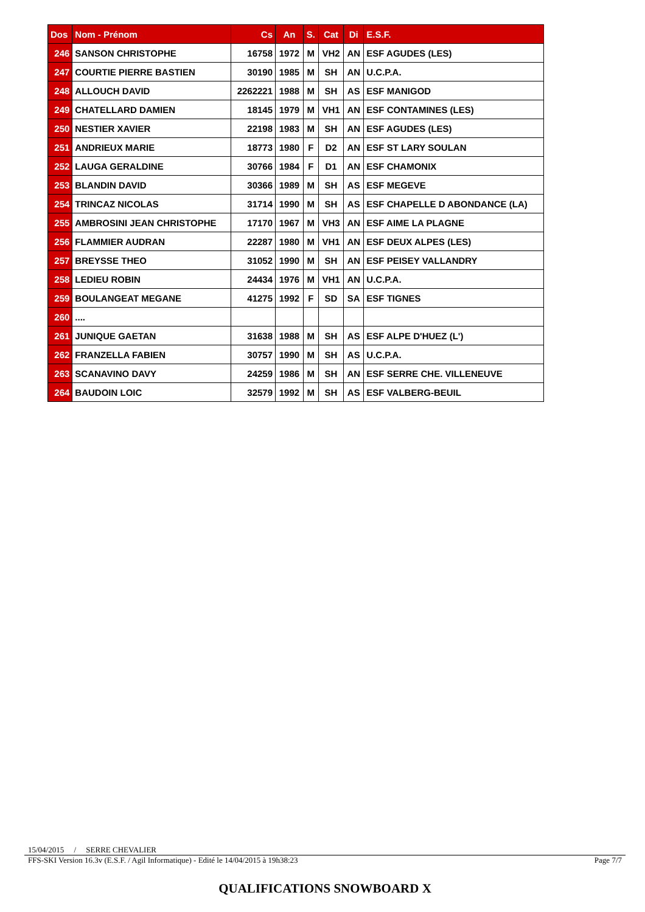| Dos | Nom - Prénom | Cs | An | S. | Cat | Di | E.S.F. |
| --- | --- | --- | --- | --- | --- | --- | --- |
| 246 | SANSON CHRISTOPHE | 16758 | 1972 | M | VH2 | AN | ESF AGUDES (LES) |
| 247 | COURTIE PIERRE BASTIEN | 30190 | 1985 | M | SH | AN | U.C.P.A. |
| 248 | ALLOUCH DAVID | 2262221 | 1988 | M | SH | AS | ESF MANIGOD |
| 249 | CHATELLARD DAMIEN | 18145 | 1979 | M | VH1 | AN | ESF CONTAMINES (LES) |
| 250 | NESTIER XAVIER | 22198 | 1983 | M | SH | AN | ESF AGUDES (LES) |
| 251 | ANDRIEUX MARIE | 18773 | 1980 | F | D2 | AN | ESF ST LARY SOULAN |
| 252 | LAUGA GERALDINE | 30766 | 1984 | F | D1 | AN | ESF CHAMONIX |
| 253 | BLANDIN DAVID | 30366 | 1989 | M | SH | AS | ESF MEGEVE |
| 254 | TRINCAZ NICOLAS | 31714 | 1990 | M | SH | AS | ESF CHAPELLE D ABONDANCE (LA) |
| 255 | AMBROSINI JEAN CHRISTOPHE | 17170 | 1967 | M | VH3 | AN | ESF AIME LA PLAGNE |
| 256 | FLAMMIER AUDRAN | 22287 | 1980 | M | VH1 | AN | ESF DEUX ALPES (LES) |
| 257 | BREYSSE THEO | 31052 | 1990 | M | SH | AN | ESF PEISEY VALLANDRY |
| 258 | LEDIEU ROBIN | 24434 | 1976 | M | VH1 | AN | U.C.P.A. |
| 259 | BOULANGEAT MEGANE | 41275 | 1992 | F | SD | SA | ESF TIGNES |
| 260 | .... | | | | | | |
| 261 | JUNIQUE GAETAN | 31638 | 1988 | M | SH | AS | ESF ALPE D'HUEZ (L') |
| 262 | FRANZELLA FABIEN | 30757 | 1990 | M | SH | AS | U.C.P.A. |
| 263 | SCANAVINO DAVY | 24259 | 1986 | M | SH | AN | ESF SERRE CHE. VILLENEUVE |
| 264 | BAUDOIN LOIC | 32579 | 1992 | M | SH | AS | ESF VALBERG-BEUIL |
15/04/2015 / SERRE CHEVALIER
FFS-SKI Version 16.3v (E.S.F. / Agil Informatique) - Edité le 14/04/2015 à 19h38:23 Page 7/7
QUALIFICATIONS SNOWBOARD X